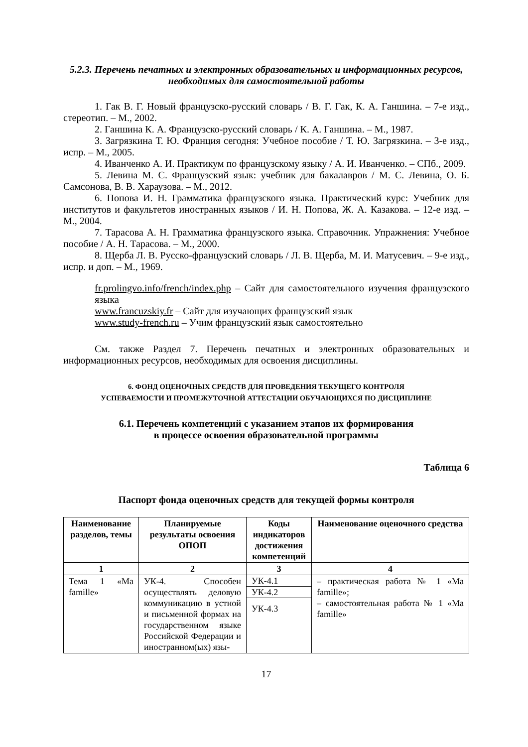5.2.3. Перечень печатных и электронных образовательных и информационных ресурсов, необходимых для самостоятельной работы
1. Гак В. Г. Новый французско-русский словарь / В. Г. Гак, К. А. Ганшина. – 7-е изд., стереотип. – М., 2002.
2. Ганшина К. А. Французско-русский словарь / К. А. Ганшина. – М., 1987.
3. Загрязкина Т. Ю. Франция сегодня: Учебное пособие / Т. Ю. Загрязкина. – 3-е изд., испр. – М., 2005.
4. Иванченко А. И. Практикум по французскому языку / А. И. Иванченко. – СПб., 2009.
5. Левина М. С. Французский язык: учебник для бакалавров / М. С. Левина, О. Б. Самсонова, В. В. Хараузова. – М., 2012.
6. Попова И. Н. Грамматика французского языка. Практический курс: Учебник для институтов и факультетов иностранных языков / И. Н. Попова, Ж. А. Казакова. – 12-е изд. – М., 2004.
7. Тарасова А. Н. Грамматика французского языка. Справочник. Упражнения: Учебное пособие / А. Н. Тарасова. – М., 2000.
8. Щерба Л. В. Русско-французский словарь / Л. В. Щерба, М. И. Матусевич. – 9-е изд., испр. и доп. – М., 1969.
fr.prolingvo.info/french/index.php – Сайт для самостоятельного изучения французского языка
www.francuzskiy.fr – Сайт для изучающих французский язык
www.study-french.ru – Учим французский язык самостоятельно
См. также Раздел 7. Перечень печатных и электронных образовательных и информационных ресурсов, необходимых для освоения дисциплины.
6. ФОНД ОЦЕНОЧНЫХ СРЕДСТВ ДЛЯ ПРОВЕДЕНИЯ ТЕКУЩЕГО КОНТРОЛЯ
УСПЕВАЕМОСТИ И ПРОМЕЖУТОЧНОЙ АТТЕСТАЦИИ ОБУЧАЮЩИХСЯ ПО ДИСЦИПЛИНЕ
6.1. Перечень компетенций с указанием этапов их формирования
в процессе освоения образовательной программы
Таблица 6
Паспорт фонда оценочных средств для текущей формы контроля
| Наименование разделов, темы | Планируемые результаты освоения ОПОП | Коды индикаторов достижения компетенций | Наименование оценочного средства |
| --- | --- | --- | --- |
| 1 | 2 | 3 | 4 |
| Тема 1 «Ma famille» | УК-4. Способен осуществлять деловую коммуникацию в устной и письменной формах на государственном языке Российской Федерации и иностранном(ых) язы- | / УК-4.1 / / УК-4.2 / / УК-4.3 / | – практическая работа № 1 «Ma famille»; – самостоятельная работа № 1 «Ma famille» |
17